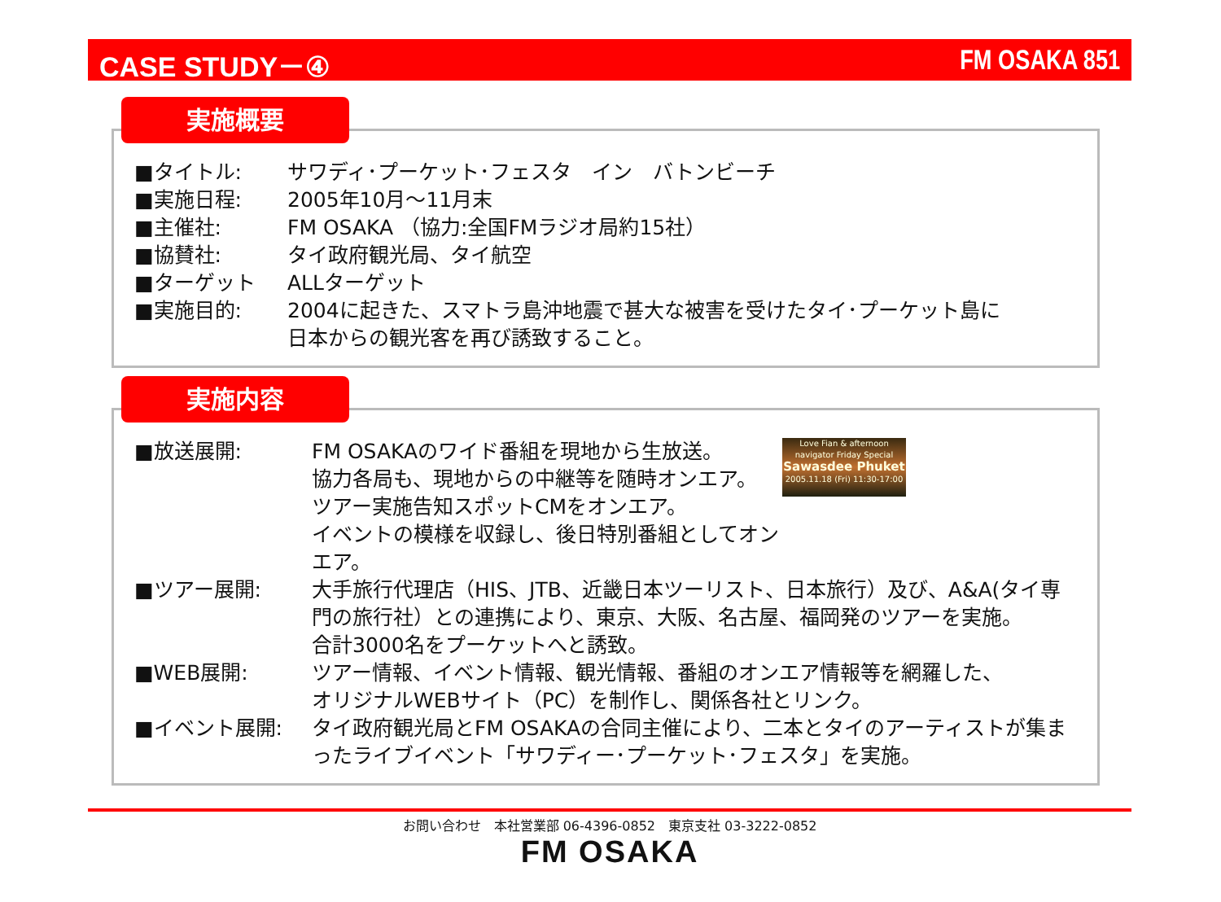CASE STUDY－④ FM OSAKA 851
実施概要
■タイトル: サワディ･プーケット･フェスタ　イン　バトンビーチ
■実施日程: 2005年10月～11月末
■主催社: FM OSAKA （協力:全国FMラジオ局約15社）
■協賛社: タイ政府観光局、タイ航空
■ターゲット ALLターゲット
■実施目的: 2004に起きた、スマトラ島沖地震で甚大な被害を受けたタイ･プーケット島に
日本からの観光客を再び誘致すること。
実施内容
Love Fian & afternoon navigator Friday Special
Sawasdee Phuket
2005.11.18 (Fri) 11:30-17:00
■放送展開: FM OSAKAのワイド番組を現地から生放送。
協力各局も、現地からの中継等を随時オンエア。
ツアー実施告知スポットCMをオンエア。
イベントの模様を収録し、後日特別番組としてオンエア。
■ツアー展開: 大手旅行代理店（HIS、JTB、近畿日本ツーリスト、日本旅行）及び、A&A(タイ専門の旅行社）との連携により、東京、大阪、名古屋、福岡発のツアーを実施。
合計3000名をプーケットへと誘致。
■WEB展開: ツアー情報、イベント情報、観光情報、番組のオンエア情報等を網羅した、
オリジナルWEBサイト（PC）を制作し、関係各社とリンク。
■イベント展開: タイ政府観光局とFM OSAKAの合同主催により、二本とタイのアーティストが集まったライブイベント「サワディー･プーケット･フェスタ」を実施。
お問い合わせ　本社営業部 06-4396-0852　東京支社 03-3222-0852
FM OSAKA